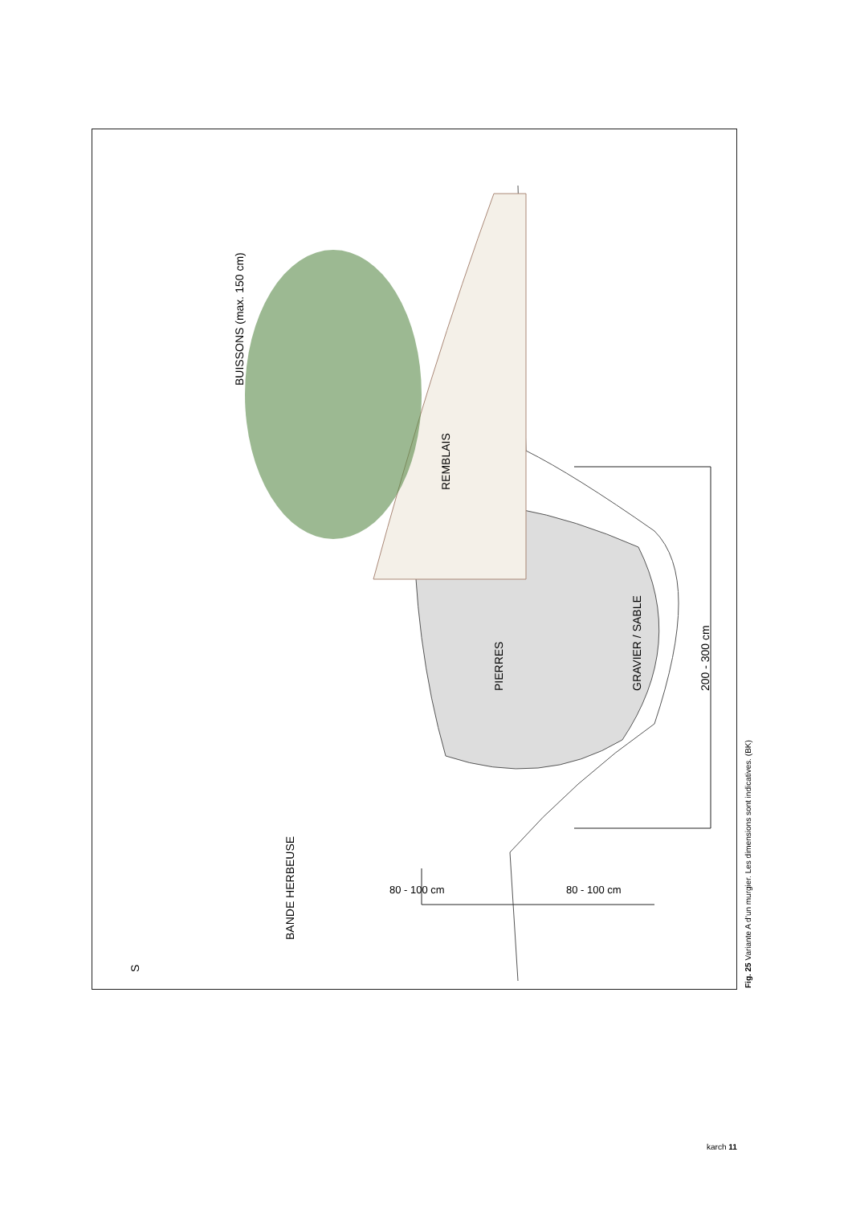BUISSONS (max. 150 cm)
REMBLAIS
PIERRES GRAVIER / SABLE 200 - 300 cm
BANDE HERBEUSE
80 - 100 cm 80 - 100 cm
S
Fig. 25 Variante A d’un murgier. Les dimensions sont indicatives. (BK)
karch 11